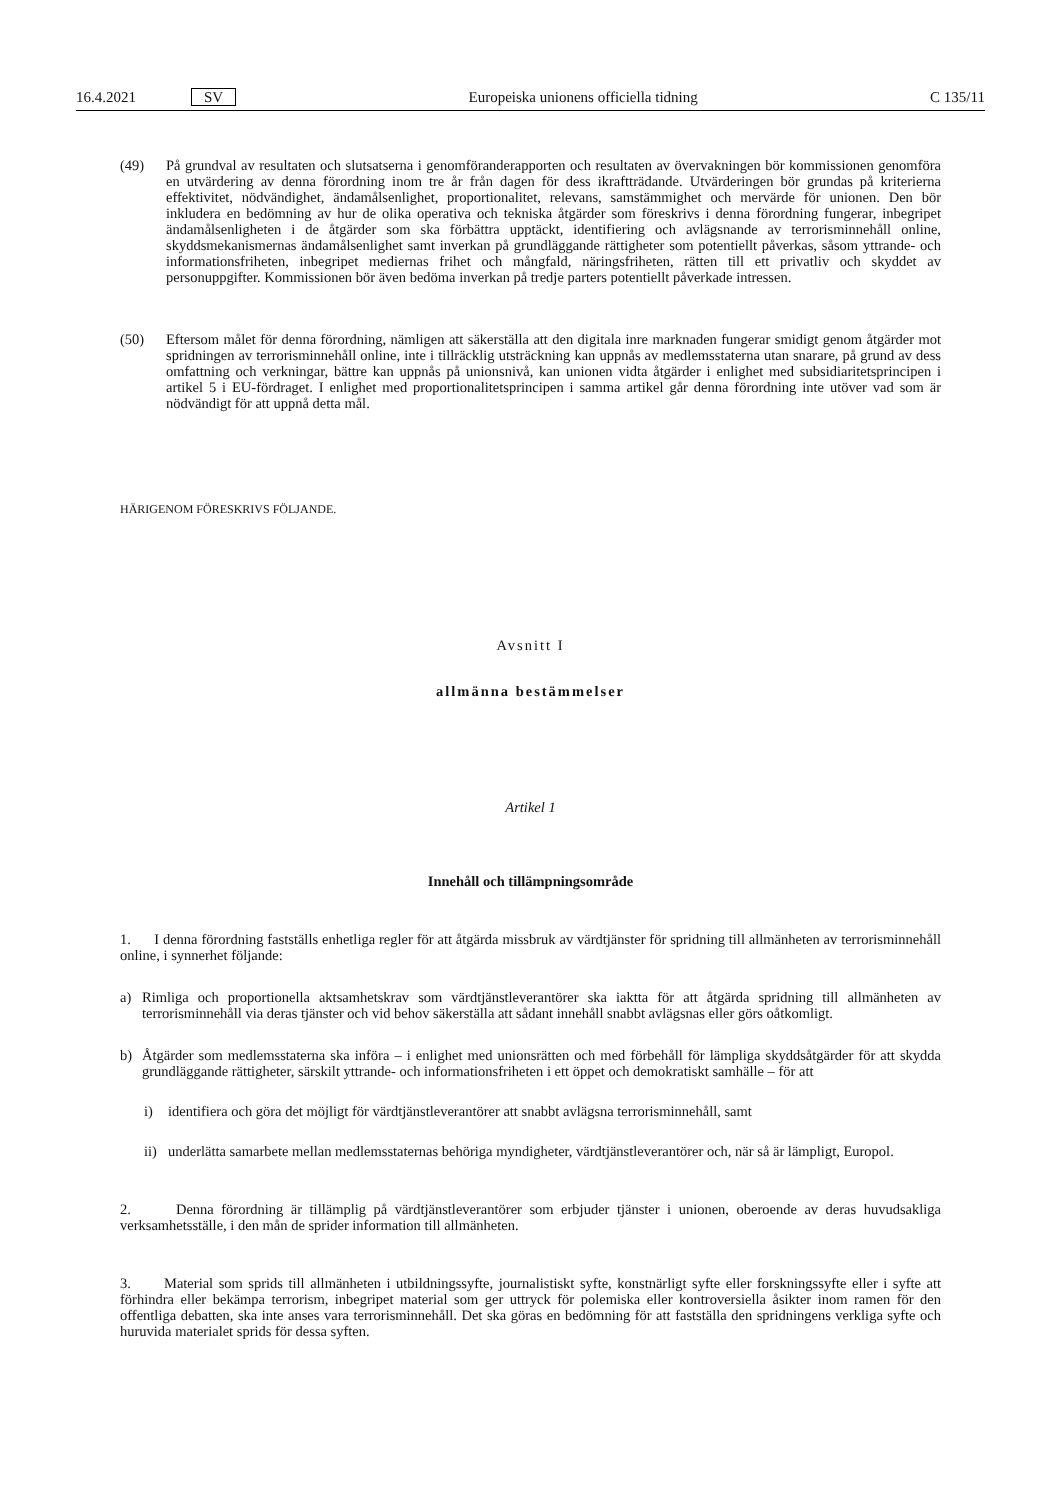16.4.2021 SV
Europeiska unionens officiella tidning C 135/11
(49) På grundval av resultaten och slutsatserna i genomföranderapporten och resultaten av övervakningen bör kommissionen genomföra en utvärdering av denna förordning inom tre år från dagen för dess ikraftträdande. Utvärderingen bör grundas på kriterierna effektivitet, nödvändighet, ändamålsenlighet, proportionalitet, relevans, samstämmighet och mervärde för unionen. Den bör inkludera en bedömning av hur de olika operativa och tekniska åtgärder som föreskrivs i denna förordning fungerar, inbegripet ändamålsenligheten i de åtgärder som ska förbättra upptäckt, identifiering och avlägsnande av terrorisminnehåll online, skyddsmekanismernas ändamålsenlighet samt inverkan på grundläggande rättigheter som potentiellt påverkas, såsom yttrande- och informationsfriheten, inbegripet mediernas frihet och mångfald, näringsfriheten, rätten till ett privatliv och skyddet av personuppgifter. Kommissionen bör även bedöma inverkan på tredje parters potentiellt påverkade intressen.
(50) Eftersom målet för denna förordning, nämligen att säkerställa att den digitala inre marknaden fungerar smidigt genom åtgärder mot spridningen av terrorisminnehåll online, inte i tillräcklig utsträckning kan uppnås av medlemsstaterna utan snarare, på grund av dess omfattning och verkningar, bättre kan uppnås på unionsnivå, kan unionen vidta åtgärder i enlighet med subsidiaritetsprincipen i artikel 5 i EU-fördraget. I enlighet med proportionalitetsprincipen i samma artikel går denna förordning inte utöver vad som är nödvändigt för att uppnå detta mål.
HÄRIGENOM FÖRESKRIVS FÖLJANDE.
Avsnitt I
allmänna bestämmelser
Artikel 1
Innehåll och tillämpningsområde
1. I denna förordning fastställs enhetliga regler för att åtgärda missbruk av värdtjänster för spridning till allmänheten av terrorisminnehåll online, i synnerhet följande:
a) Rimliga och proportionella aktsamhetskrav som värdtjänstleverantörer ska iaktta för att åtgärda spridning till allmänheten av terrorisminnehåll via deras tjänster och vid behov säkerställa att sådant innehåll snabbt avlägsnas eller görs oåtkomligt.
b) Åtgärder som medlemsstaterna ska införa – i enlighet med unionsrätten och med förbehåll för lämpliga skyddsåtgärder för att skydda grundläggande rättigheter, särskilt yttrande- och informationsfriheten i ett öppet och demokratiskt samhälle – för att
i) identifiera och göra det möjligt för värdtjänstleverantörer att snabbt avlägsna terrorisminnehåll, samt
ii)
underlätta samarbete mellan medlemsstaternas behöriga myndigheter, värdtjänstleverantörer och, när så är lämpligt, Europol.
2. Denna förordning är tillämplig på värdtjänstleverantörer som erbjuder tjänster i unionen, oberoende av deras huvudsakliga verksamhetsställe, i den mån de sprider information till allmänheten.
3. Material som sprids till allmänheten i utbildningssyfte, journalistiskt syfte, konstnärligt syfte eller forskningssyfte eller i syfte att förhindra eller bekämpa terrorism, inbegripet material som ger uttryck för polemiska eller kontroversiella åsikter inom ramen för den offentliga debatten, ska inte anses vara terrorisminnehåll. Det ska göras en bedömning för att fastställa den spridningens verkliga syfte och huruvida materialet sprids för dessa syften.